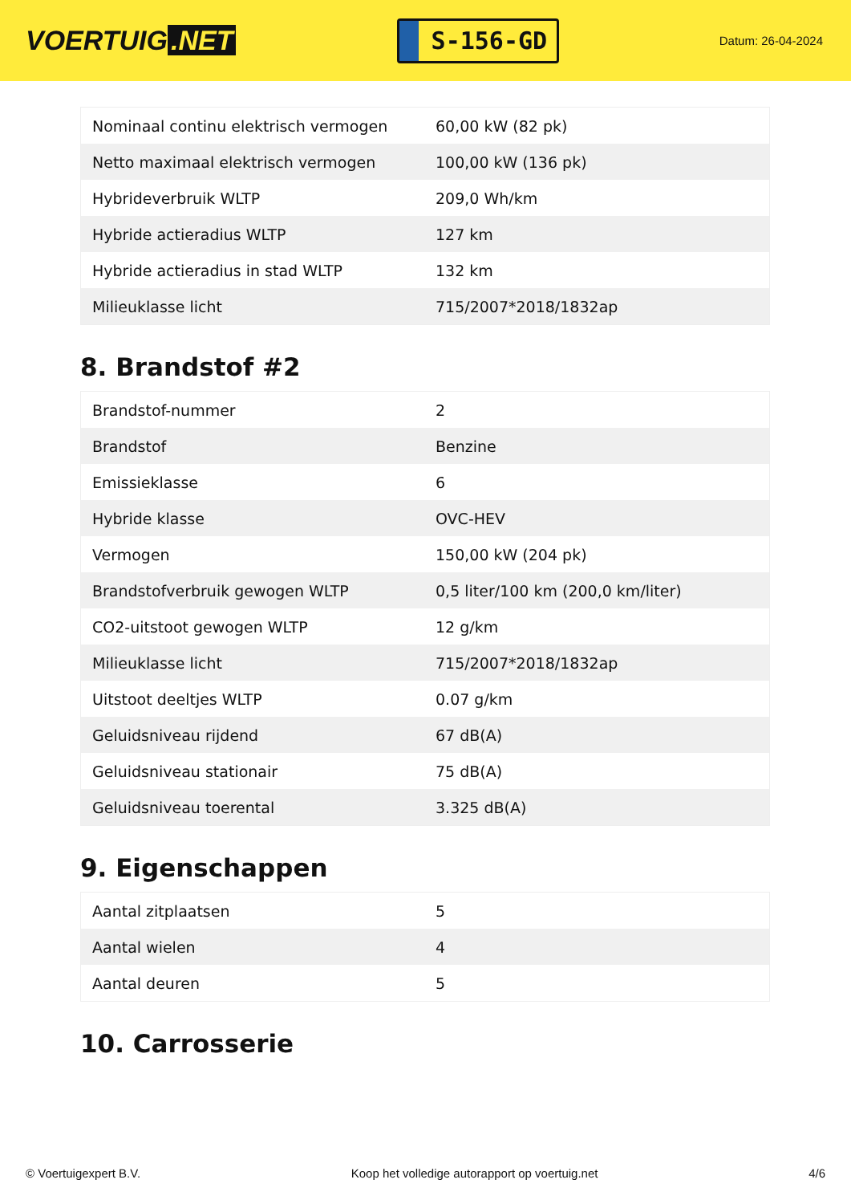VOERTUIG.NET
S-156-GD
Datum: 26-04-2024
| Nominaal continu elektrisch vermogen | 60,00 kW (82 pk) |
| Netto maximaal elektrisch vermogen | 100,00 kW (136 pk) |
| Hybrideverbruik WLTP | 209,0 Wh/km |
| Hybride actieradius WLTP | 127 km |
| Hybride actieradius in stad WLTP | 132 km |
| Milieuklasse licht | 715/2007*2018/1832ap |
8. Brandstof #2
| Brandstof-nummer | 2 |
| Brandstof | Benzine |
| Emissieklasse | 6 |
| Hybride klasse | OVC-HEV |
| Vermogen | 150,00 kW (204 pk) |
| Brandstofverbruik gewogen WLTP | 0,5 liter/100 km (200,0 km/liter) |
| CO2-uitstoot gewogen WLTP | 12 g/km |
| Milieuklasse licht | 715/2007*2018/1832ap |
| Uitstoot deeltjes WLTP | 0.07 g/km |
| Geluidsniveau rijdend | 67 dB(A) |
| Geluidsniveau stationair | 75 dB(A) |
| Geluidsniveau toerental | 3.325 dB(A) |
9. Eigenschappen
| Aantal zitplaatsen | 5 |
| Aantal wielen | 4 |
| Aantal deuren | 5 |
10. Carrosserie
© Voertuigexpert B.V. Koop het volledige autorapport op voertuig.net 4/6